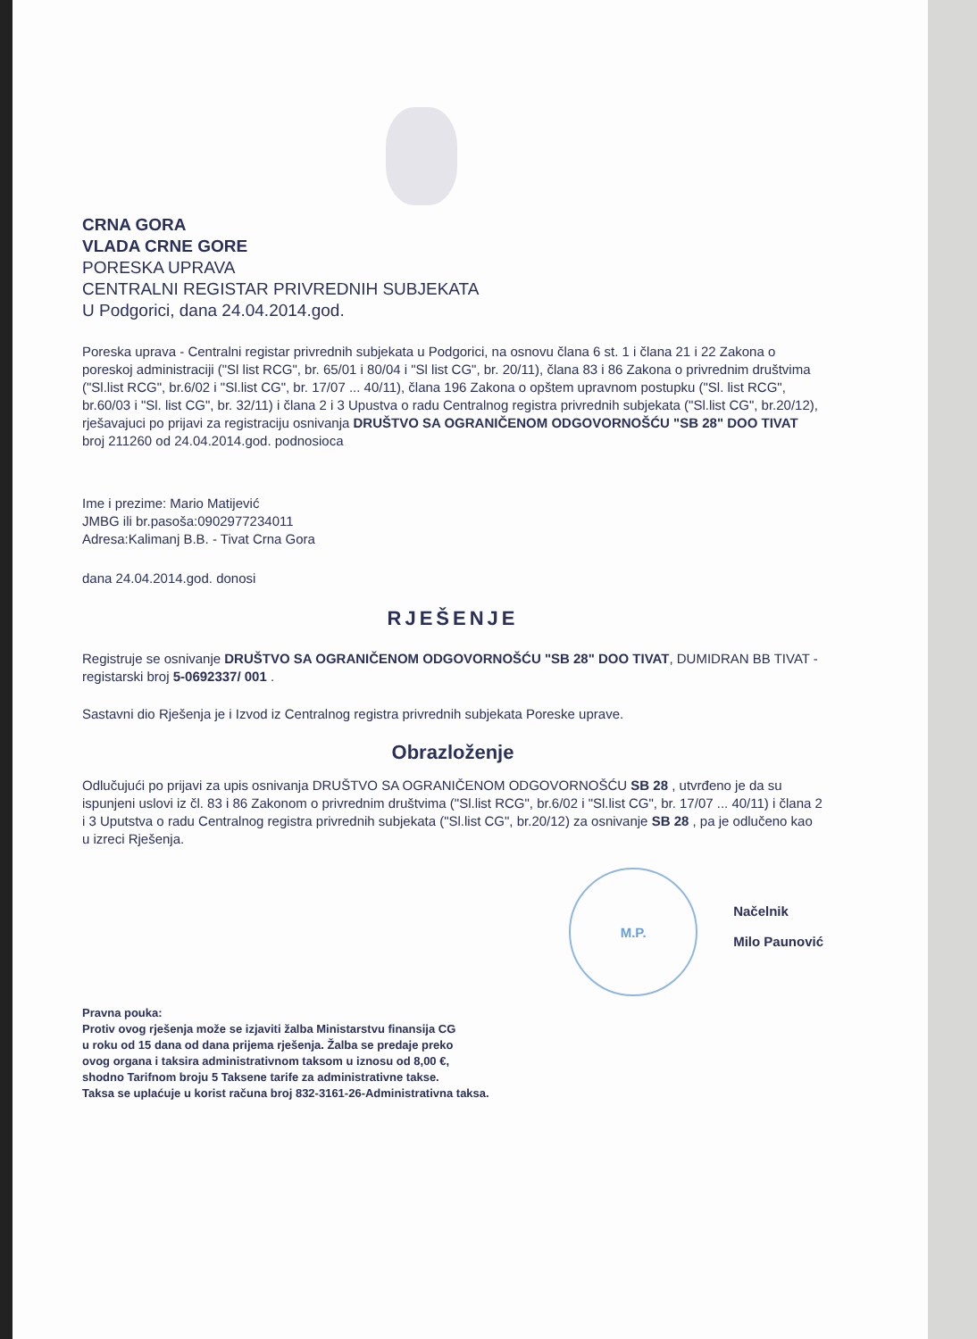CRNA GORA
VLADA CRNE GORE
PORESKA UPRAVA
CENTRALNI REGISTAR PRIVREDNIH SUBJEKATA
U Podgorici, dana 24.04.2014.god.
Poreska uprava - Centralni registar privrednih subjekata u Podgorici, na osnovu člana 6 st. 1 i člana 21 i 22 Zakona o poreskoj administraciji ("Sl list RCG", br. 65/01 i 80/04 i "Sl list CG", br. 20/11), člana 83 i 86 Zakona o privrednim društvima ("Sl.list RCG", br.6/02 i "Sl.list CG", br. 17/07 ... 40/11), člana 196 Zakona o opštem upravnom postupku ("Sl. list RCG", br.60/03 i "Sl. list CG", br. 32/11) i člana 2 i 3 Upustva o radu Centralnog registra privrednih subjekata ("Sl.list CG", br.20/12), rješavajuci po prijavi za registraciju osnivanja DRUŠTVO SA OGRANIČENOM ODGOVORNOŠĆU "SB 28" DOO TIVAT broj 211260 od 24.04.2014.god. podnosioca
Ime i prezime: Mario Matijević
JMBG ili br.pasoša:0902977234011
Adresa:Kalimanj B.B. - Tivat Crna Gora
dana 24.04.2014.god. donosi
RJEŠENJE
Registruje se osnivanje DRUŠTVO SA OGRANIČENOM ODGOVORNOŠĆU "SB 28" DOO TIVAT, DUMIDRAN BB TIVAT - registarski broj 5-0692337/ 001 .
Sastavni dio Rješenja je i Izvod iz Centralnog registra privrednih subjekata Poreske uprave.
Obrazloženje
Odlučujući po prijavi za upis osnivanja DRUŠTVO SA OGRANIČENOM ODGOVORNOŠĆU SB 28 , utvrđeno je da su ispunjeni uslovi iz čl. 83 i 86 Zakonom o privrednim društvima ("Sl.list RCG", br.6/02 i "Sl.list CG", br. 17/07 ... 40/11) i člana 2 i 3 Uputstva o radu Centralnog registra privrednih subjekata ("Sl.list CG", br.20/12) za osnivanje SB 28 , pa je odlučeno kao u izreci Rješenja.
M.P.
Načelnik
Milo Paunović
Pravna pouka:
Protiv ovog rješenja može se izjaviti žalba Ministarstvu finansija CG
u roku od 15 dana od dana prijema rješenja. Žalba se predaje preko
ovog organa i taksira administrativnom taksom u iznosu od 8,00 €,
shodno Tarifnom broju 5 Taksene tarife za administrativne takse.
Taksa se uplaćuje u korist računa broj 832-3161-26-Administrativna taksa.